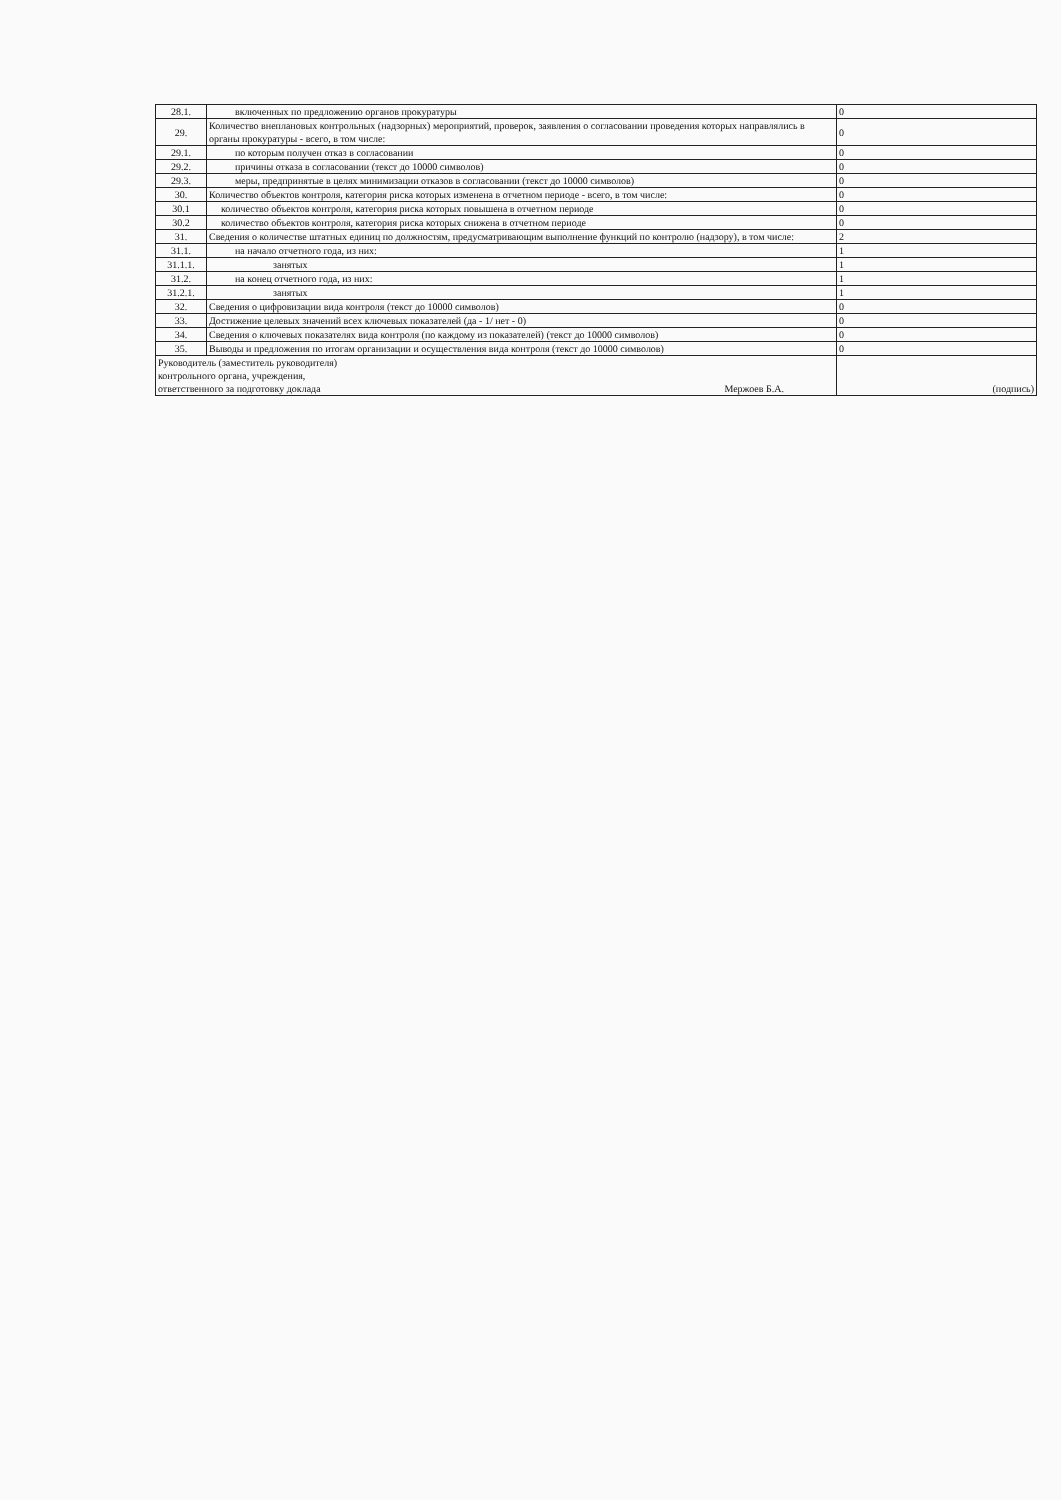| 28.1. | включенных по предложению органов прокуратуры | 0 |
| 29. | Количество внеплановых контрольных (надзорных) мероприятий, проверок, заявления о согласовании проведения которых направлялись в органы прокуратуры - всего, в том числе: | 0 |
| 29.1. | по которым получен отказ в согласовании | 0 |
| 29.2. | причины отказа в согласовании (текст до 10000 символов) | 0 |
| 29.3. | меры, предпринятые в целях минимизации отказов в согласовании (текст до 10000 символов) | 0 |
| 30. | Количество объектов контроля, категория риска которых изменена в отчетном периоде - всего, в том числе: | 0 |
| 30.1 | количество объектов контроля, категория риска которых повышена в отчетном периоде | 0 |
| 30.2 | количество объектов контроля, категория риска которых снижена в отчетном периоде | 0 |
| 31. | Сведения о количестве штатных единиц по должностям, предусматривающим выполнение функций по контролю (надзору), в том числе: | 2 |
| 31.1. | на начало отчетного года, из них: | 1 |
| 31.1.1. | занятых | 1 |
| 31.2. | на конец отчетного года, из них: | 1 |
| 31.2.1. | занятых | 1 |
| 32. | Сведения о цифровизации вида контроля (текст до 10000 символов) | 0 |
| 33. | Достижение целевых значений всех ключевых показателей (да - 1/ нет - 0) | 0 |
| 34. | Сведения о ключевых показателях вида контроля (по каждому из показателей) (текст до 10000 символов) | 0 |
| 35. | Выводы и предложения по итогам организации и осуществления вида контроля (текст до 10000 символов) | 0 |
| Руководитель (заместитель руководителя) контрольного органа, учреждения, ответственного за подготовку доклада Мержоев Б.А. | | (подпись) |